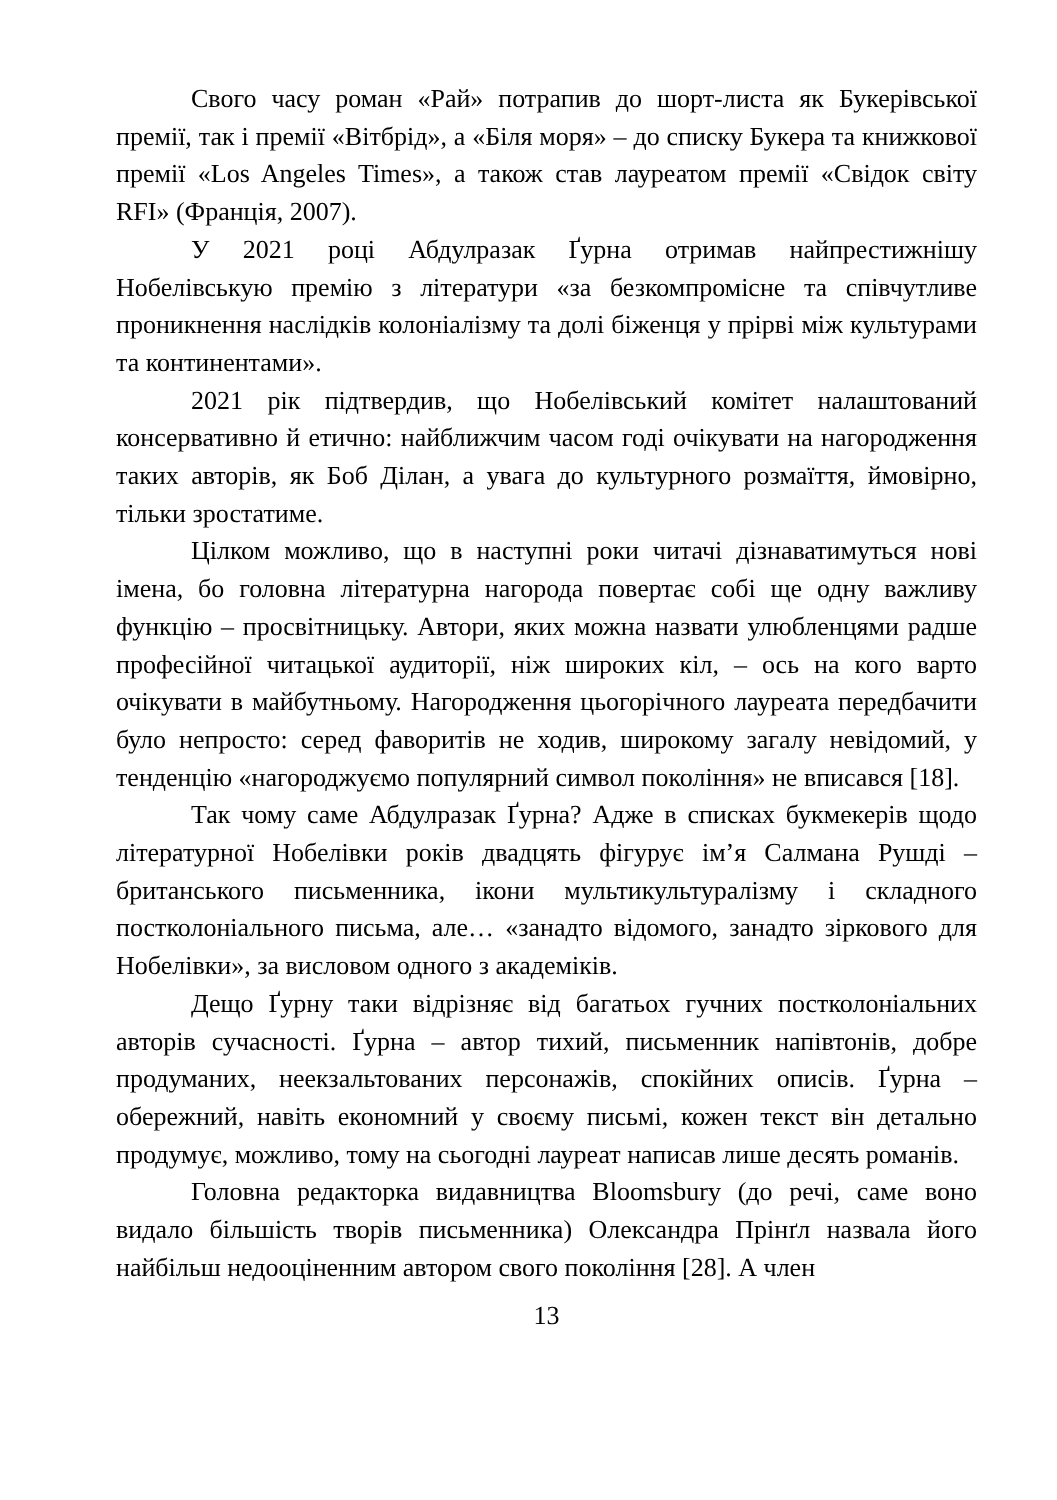Свого часу роман «Рай» потрапив до шорт-листа як Букерівської премії, так і премії «Вітбрід», а «Біля моря» – до списку Букера та книжкової премії «Los Angeles Times», а також став лауреатом премії «Свідок світу RFI» (Франція, 2007).
У 2021 році Абдулразак Ґурна отримав найпрестижнішу Нобелівськую премію з літератури «за безкомпромісне та співчутливе проникнення наслідків колоніалізму та долі біженця у прірві між культурами та континентами».
2021 рік підтвердив, що Нобелівський комітет налаштований консервативно й етично: найближчим часом годі очікувати на нагородження таких авторів, як Боб Ділан, а увага до культурного розмаїття, ймовірно, тільки зростатиме.
Цілком можливо, що в наступні роки читачі дізнаватимуться нові імена, бо головна літературна нагорода повертає собі ще одну важливу функцію – просвітницьку. Автори, яких можна назвати улюбленцями радше професійної читацької аудиторії, ніж широких кіл, – ось на кого варто очікувати в майбутньому. Нагородження цьогорічного лауреата передбачити було непросто: серед фаворитів не ходив, широкому загалу невідомий, у тенденцію «нагороджуємо популярний символ покоління» не вписався [18].
Так чому саме Абдулразак Ґурна? Адже в списках букмекерів щодо літературної Нобелівки років двадцять фігурує ім’я Салмана Рушді – британського письменника, ікони мультикультуралізму і складного постколоніального письма, але… «занадто відомого, занадто зіркового для Нобелівки», за висловом одного з академіків.
Дещо Ґурну таки відрізняє від багатьох гучних постколоніальних авторів сучасності. Ґурна – автор тихий, письменник напівтонів, добре продуманих, неекзальтованих персонажів, спокійних описів. Ґурна – обережний, навіть економний у своєму письмі, кожен текст він детально продумує, можливо, тому на сьогодні лауреат написав лише десять романів.
Головна редакторка видавництва Bloomsbury (до речі, саме воно видало більшість творів письменника) Олександра Прінґл назвала його найбільш недооціненним автором свого покоління [28]. А член
13